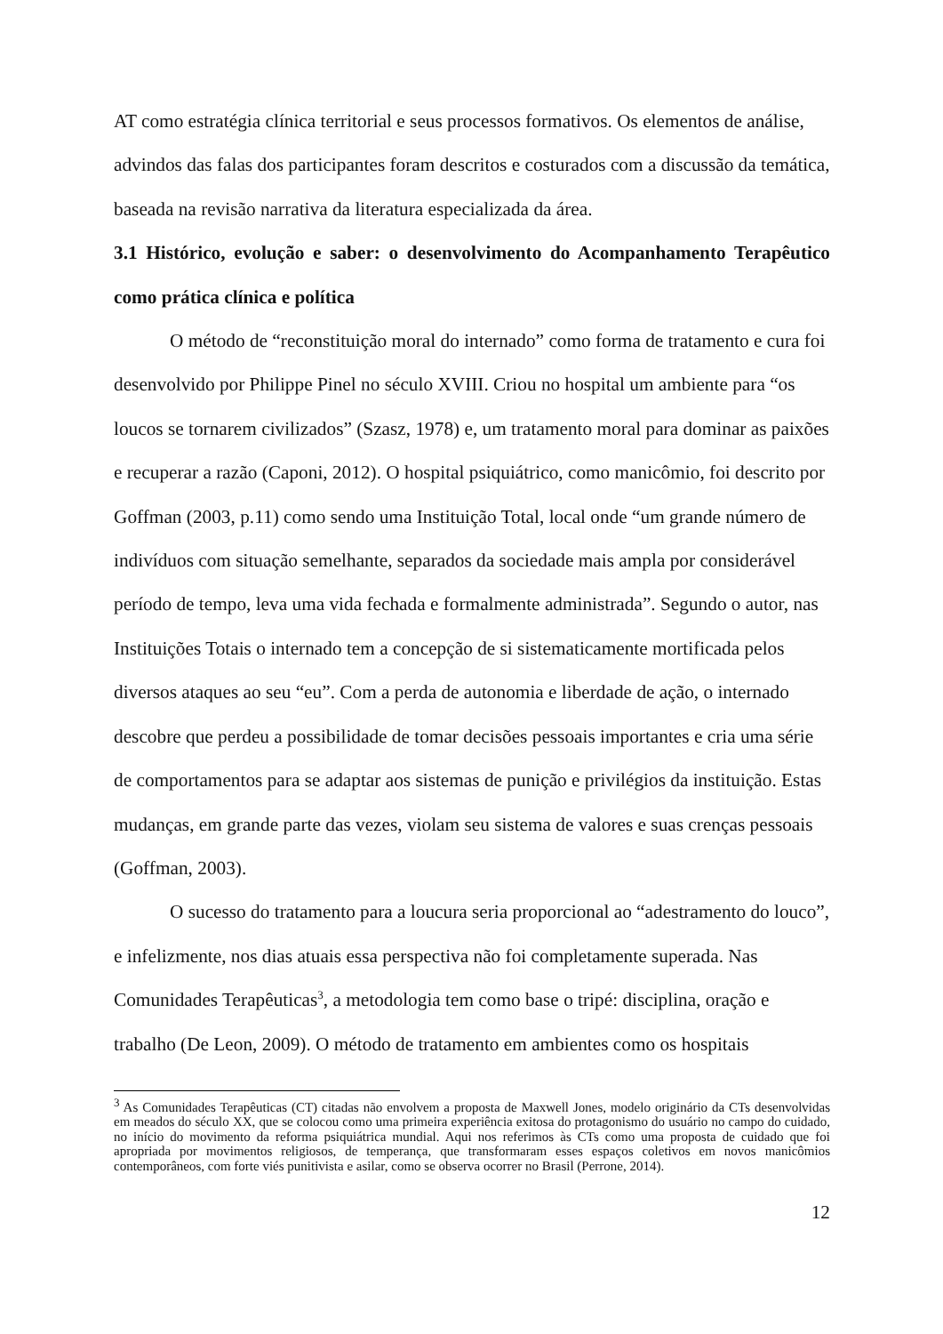AT como estratégia clínica territorial e seus processos formativos. Os elementos de análise, advindos das falas dos participantes foram descritos e costurados com a discussão da temática, baseada na revisão narrativa da literatura especializada da área.
3.1 Histórico, evolução e saber: o desenvolvimento do Acompanhamento Terapêutico como prática clínica e política
O método de “reconstituição moral do internado” como forma de tratamento e cura foi desenvolvido por Philippe Pinel no século XVIII. Criou no hospital um ambiente para “os loucos se tornarem civilizados” (Szasz, 1978) e, um tratamento moral para dominar as paixões e recuperar a razão (Caponi, 2012). O hospital psiquiátrico, como manicômio, foi descrito por Goffman (2003, p.11) como sendo uma Instituição Total, local onde “um grande número de indivíduos com situação semelhante, separados da sociedade mais ampla por considerável período de tempo, leva uma vida fechada e formalmente administrada”. Segundo o autor, nas Instituições Totais o internado tem a concepção de si sistematicamente mortificada pelos diversos ataques ao seu “eu”. Com a perda de autonomia e liberdade de ação, o internado descobre que perdeu a possibilidade de tomar decisões pessoais importantes e cria uma série de comportamentos para se adaptar aos sistemas de punição e privilégios da instituição. Estas mudanças, em grande parte das vezes, violam seu sistema de valores e suas crenças pessoais (Goffman, 2003).
O sucesso do tratamento para a loucura seria proporcional ao “adestramento do louco”, e infelizmente, nos dias atuais essa perspectiva não foi completamente superada. Nas Comunidades Terapêuticas<sup>3</sup>, a metodologia tem como base o tripé: disciplina, oração e trabalho (De Leon, 2009). O método de tratamento em ambientes como os hospitais
<sup>3</sup> As Comunidades Terapêuticas (CT) citadas não envolvem a proposta de Maxwell Jones, modelo originário da CTs desenvolvidas em meados do século XX, que se colocou como uma primeira experiência exitosa do protagonismo do usuário no campo do cuidado, no início do movimento da reforma psiquiátrica mundial. Aqui nos referimos às CTs como uma proposta de cuidado que foi apropriada por movimentos religiosos, de temperança, que transformaram esses espaços coletivos em novos manicômios contemporâneos, com forte viés punitivista e asilar, como se observa ocorrer no Brasil (Perrone, 2014).
12